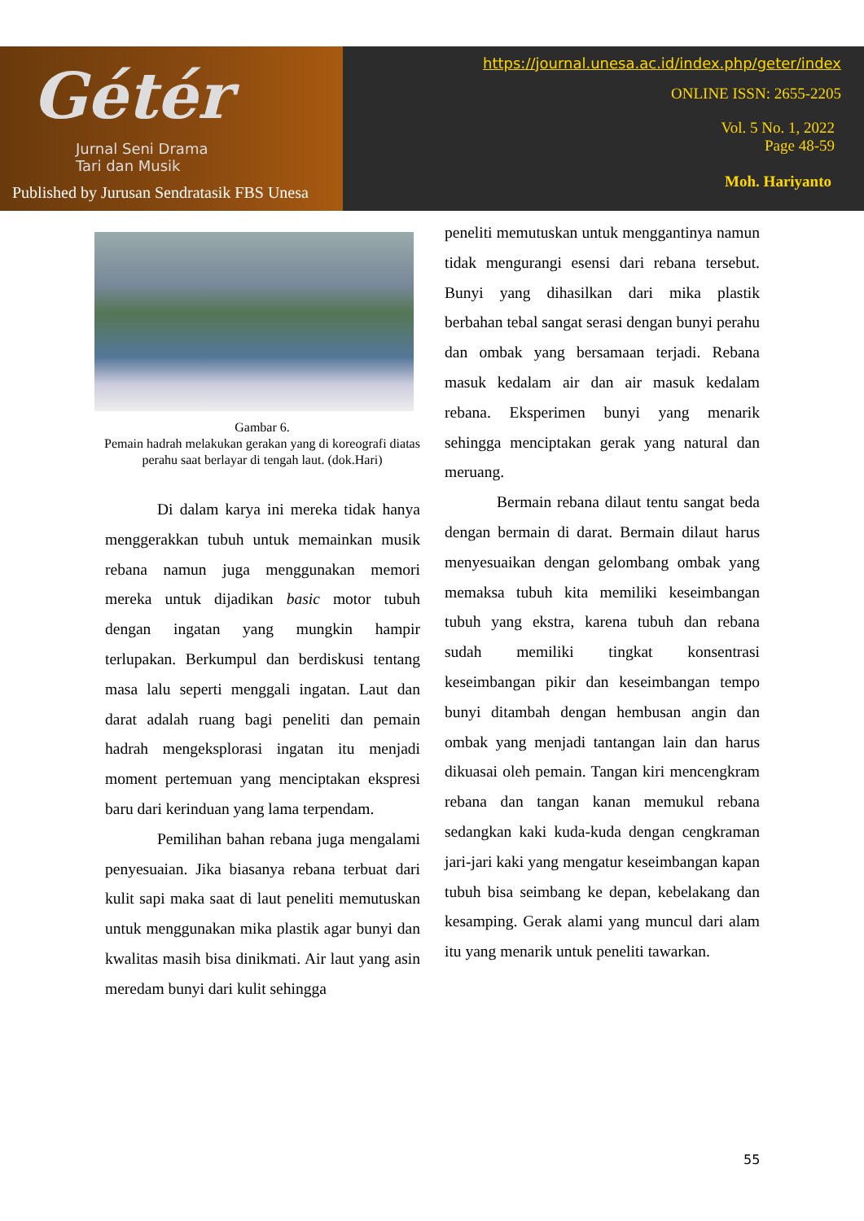Gétér
Jurnal Seni Drama
Tari dan Musik
Published by Jurusan Sendratasik FBS Unesa
https://journal.unesa.ac.id/index.php/geter/index
ONLINE ISSN: 2655-2205
Vol. 5 No. 1, 2022
Page 48-59
Moh. Hariyanto
Gambar 6.
Pemain hadrah melakukan gerakan yang di koreografi diatas perahu saat berlayar di tengah laut. (dok.Hari)
Di dalam karya ini mereka tidak hanya menggerakkan tubuh untuk memainkan musik rebana namun juga menggunakan memori mereka untuk dijadikan basic motor tubuh dengan ingatan yang mungkin hampir terlupakan. Berkumpul dan berdiskusi tentang masa lalu seperti menggali ingatan. Laut dan darat adalah ruang bagi peneliti dan pemain hadrah mengeksplorasi ingatan itu menjadi moment pertemuan yang menciptakan ekspresi baru dari kerinduan yang lama terpendam.
Pemilihan bahan rebana juga mengalami penyesuaian. Jika biasanya rebana terbuat dari kulit sapi maka saat di laut peneliti memutuskan untuk menggunakan mika plastik agar bunyi dan kwalitas masih bisa dinikmati. Air laut yang asin meredam bunyi dari kulit sehingga
peneliti memutuskan untuk menggantinya namun tidak mengurangi esensi dari rebana tersebut. Bunyi yang dihasilkan dari mika plastik berbahan tebal sangat serasi dengan bunyi perahu dan ombak yang bersamaan terjadi. Rebana masuk kedalam air dan air masuk kedalam rebana. Eksperimen bunyi yang menarik sehingga menciptakan gerak yang natural dan meruang.
Bermain rebana dilaut tentu sangat beda dengan bermain di darat. Bermain dilaut harus menyesuaikan dengan gelombang ombak yang memaksa tubuh kita memiliki keseimbangan tubuh yang ekstra, karena tubuh dan rebana sudah memiliki tingkat konsentrasi keseimbangan pikir dan keseimbangan tempo bunyi ditambah dengan hembusan angin dan ombak yang menjadi tantangan lain dan harus dikuasai oleh pemain. Tangan kiri mencengkram rebana dan tangan kanan memukul rebana sedangkan kaki kuda-kuda dengan cengkraman jari-jari kaki yang mengatur keseimbangan kapan tubuh bisa seimbang ke depan, kebelakang dan kesamping. Gerak alami yang muncul dari alam itu yang menarik untuk peneliti tawarkan.
55